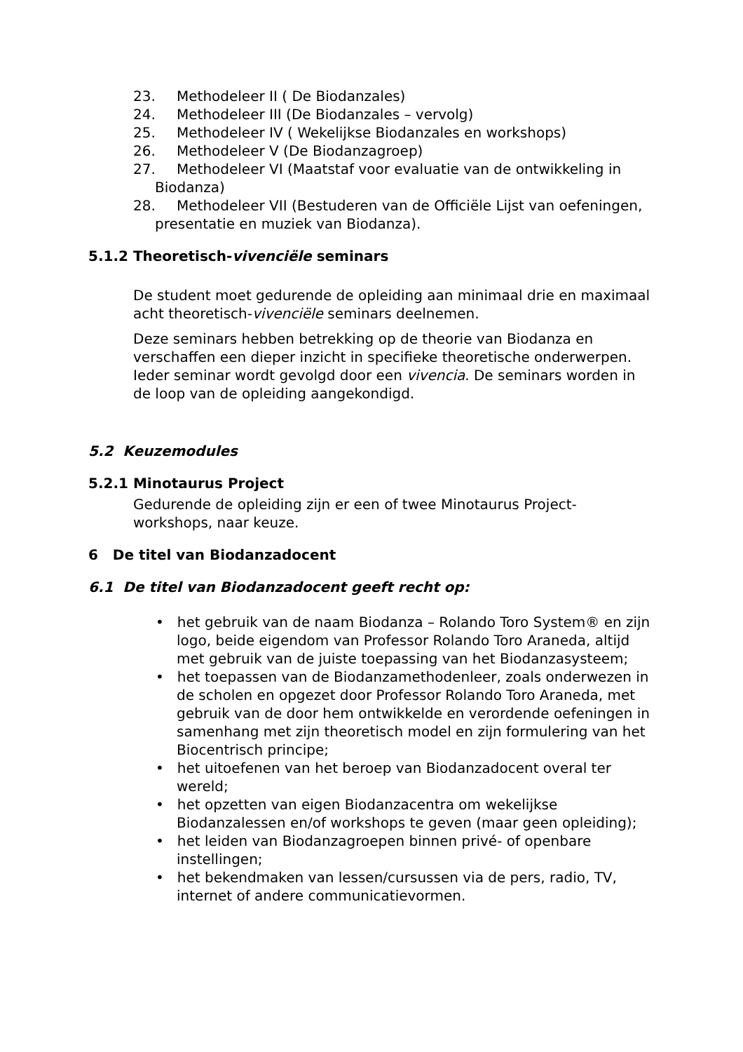23. Methodeleer II ( De Biodanzales)
24. Methodeleer III (De Biodanzales – vervolg)
25. Methodeleer IV ( Wekelijkse Biodanzales en workshops)
26. Methodeleer V (De Biodanzagroep)
27. Methodeleer VI (Maatstaf voor evaluatie van de ontwikkeling in Biodanza)
28. Methodeleer VII (Bestuderen van de Officiële Lijst van oefeningen, presentatie en muziek van Biodanza).
5.1.2 Theoretisch-vivenciële seminars
De student moet gedurende de opleiding aan minimaal drie en maximaal acht theoretisch-vivenciële seminars deelnemen.
Deze seminars hebben betrekking op de theorie van Biodanza en verschaffen een dieper inzicht in specifieke theoretische onderwerpen. Ieder seminar wordt gevolgd door een vivencia. De seminars worden in de loop van de opleiding aangekondigd.
5.2 Keuzemodules
5.2.1 Minotaurus Project
Gedurende de opleiding zijn er een of twee Minotaurus Project-workshops, naar keuze.
6 De titel van Biodanzadocent
6.1 De titel van Biodanzadocent geeft recht op:
• het gebruik van de naam Biodanza – Rolando Toro System® en zijn logo, beide eigendom van Professor Rolando Toro Araneda, altijd met gebruik van de juiste toepassing van het Biodanzasysteem;
• het toepassen van de Biodanzamethodenleer, zoals onderwezen in de scholen en opgezet door Professor Rolando Toro Araneda, met gebruik van de door hem ontwikkelde en verordende oefeningen in samenhang met zijn theoretisch model en zijn formulering van het Biocentrisch principe;
• het uitoefenen van het beroep van Biodanzadocent overal ter wereld;
• het opzetten van eigen Biodanzacentra om wekelijkse Biodanzalessen en/of workshops te geven (maar geen opleiding);
• het leiden van Biodanzagroepen binnen privé- of openbare instellingen;
• het bekendmaken van lessen/cursussen via de pers, radio, TV, internet of andere communicatievormen.